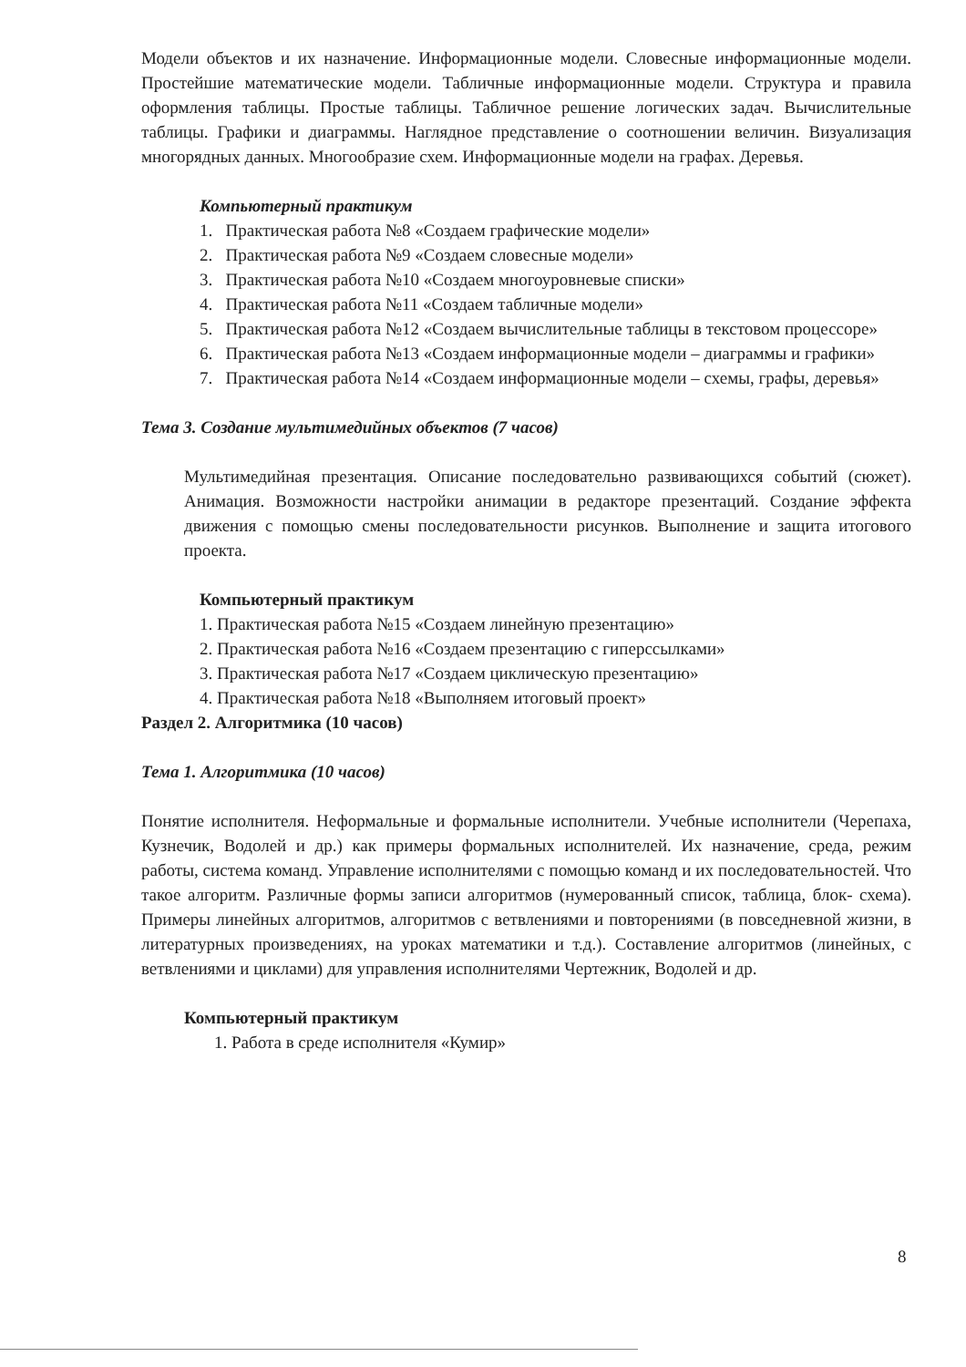Модели объектов и их назначение. Информационные модели. Словесные информационные модели. Простейшие математические модели. Табличные информационные модели. Структура и правила оформления таблицы. Простые таблицы. Табличное решение логических задач. Вычислительные таблицы. Графики и диаграммы. Наглядное представление о соотношении величин. Визуализация многорядных данных. Многообразие схем. Информационные модели на графах. Деревья.
Компьютерный практикум
1. Практическая работа №8 «Создаем графические модели»
2. Практическая работа №9 «Создаем словесные модели»
3. Практическая работа №10 «Создаем многоуровневые списки»
4. Практическая работа №11 «Создаем табличные модели»
5. Практическая работа №12 «Создаем вычислительные таблицы в текстовом процессоре»
6. Практическая работа №13 «Создаем информационные модели – диаграммы и графики»
7. Практическая работа №14 «Создаем информационные модели – схемы, графы, деревья»
Тема 3. Создание мультимедийных объектов (7 часов)
Мультимедийная презентация. Описание последовательно развивающихся событий (сюжет). Анимация. Возможности настройки анимации в редакторе презентаций. Создание эффекта движения с помощью смены последовательности рисунков. Выполнение и защита итогового проекта.
Компьютерный практикум
1. Практическая работа №15 «Создаем линейную презентацию»
2. Практическая работа №16 «Создаем презентацию с гиперссылками»
3. Практическая работа №17 «Создаем циклическую презентацию»
4. Практическая работа №18 «Выполняем итоговый проект»
Раздел 2. Алгоритмика (10 часов)
Тема 1. Алгоритмика (10 часов)
Понятие исполнителя. Неформальные и формальные исполнители. Учебные исполнители (Черепаха, Кузнечик, Водолей и др.) как примеры формальных исполнителей. Их назначение, среда, режим работы, система команд. Управление исполнителями с помощью команд и их последовательностей. Что такое алгоритм. Различные формы записи алгоритмов (нумерованный список, таблица, блок- схема). Примеры линейных алгоритмов, алгоритмов с ветвлениями и повторениями (в повседневной жизни, в литературных произведениях, на уроках математики и т.д.). Составление алгоритмов (линейных, с ветвлениями и циклами) для управления исполнителями Чертежник, Водолей и др.
Компьютерный практикум
1. Работа в среде исполнителя «Кумир»
8